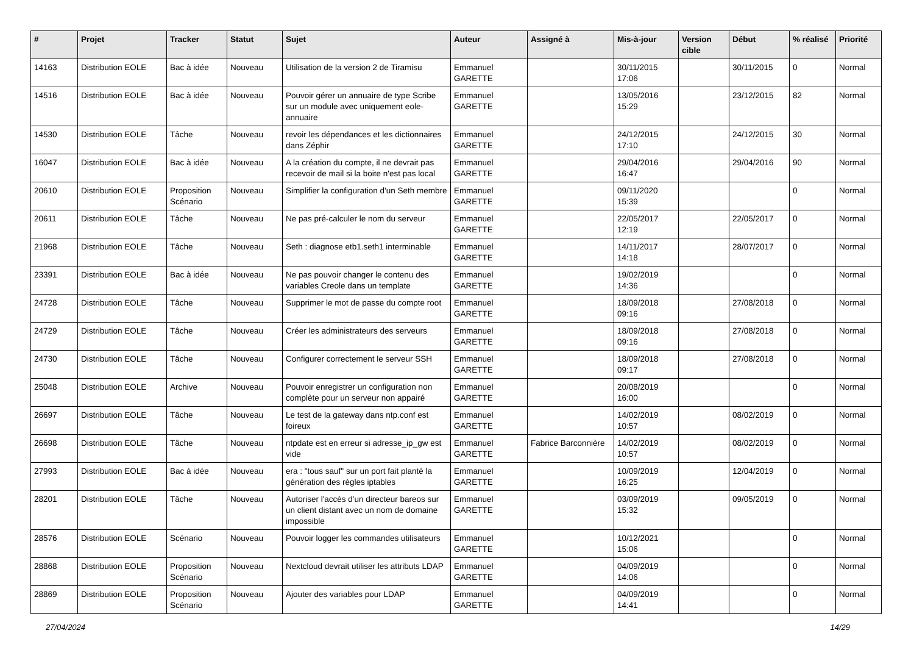| # | Projet | Tracker | Statut | Sujet | Auteur | Assigné à | Mis-à-jour | Version cible | Début | % réalisé | Priorité |
| --- | --- | --- | --- | --- | --- | --- | --- | --- | --- | --- | --- |
| 14163 | Distribution EOLE | Bac à idée | Nouveau | Utilisation de la version 2 de Tiramisu | Emmanuel GARETTE | | 30/11/2015 17:06 | | 30/11/2015 | 0 | Normal |
| 14516 | Distribution EOLE | Bac à idée | Nouveau | Pouvoir gérer un annuaire de type Scribe sur un module avec uniquement eole-annuaire | Emmanuel GARETTE | | 13/05/2016 15:29 | | 23/12/2015 | 82 | Normal |
| 14530 | Distribution EOLE | Tâche | Nouveau | revoir les dépendances et les dictionnaires dans Zéphir | Emmanuel GARETTE | | 24/12/2015 17:10 | | 24/12/2015 | 30 | Normal |
| 16047 | Distribution EOLE | Bac à idée | Nouveau | A la création du compte, il ne devrait pas recevoir de mail si la boite n'est pas local | Emmanuel GARETTE | | 29/04/2016 16:47 | | 29/04/2016 | 90 | Normal |
| 20610 | Distribution EOLE | Proposition Scénario | Nouveau | Simplifier la configuration d'un Seth membre | Emmanuel GARETTE | | 09/11/2020 15:39 | | | 0 | Normal |
| 20611 | Distribution EOLE | Tâche | Nouveau | Ne pas pré-calculer le nom du serveur | Emmanuel GARETTE | | 22/05/2017 12:19 | | 22/05/2017 | 0 | Normal |
| 21968 | Distribution EOLE | Tâche | Nouveau | Seth : diagnose etb1.seth1 interminable | Emmanuel GARETTE | | 14/11/2017 14:18 | | 28/07/2017 | 0 | Normal |
| 23391 | Distribution EOLE | Bac à idée | Nouveau | Ne pas pouvoir changer le contenu des variables Creole dans un template | Emmanuel GARETTE | | 19/02/2019 14:36 | | | 0 | Normal |
| 24728 | Distribution EOLE | Tâche | Nouveau | Supprimer le mot de passe du compte root | Emmanuel GARETTE | | 18/09/2018 09:16 | | 27/08/2018 | 0 | Normal |
| 24729 | Distribution EOLE | Tâche | Nouveau | Créer les administrateurs des serveurs | Emmanuel GARETTE | | 18/09/2018 09:16 | | 27/08/2018 | 0 | Normal |
| 24730 | Distribution EOLE | Tâche | Nouveau | Configurer correctement le serveur SSH | Emmanuel GARETTE | | 18/09/2018 09:17 | | 27/08/2018 | 0 | Normal |
| 25048 | Distribution EOLE | Archive | Nouveau | Pouvoir enregistrer un configuration non complète pour un serveur non appairé | Emmanuel GARETTE | | 20/08/2019 16:00 | | | 0 | Normal |
| 26697 | Distribution EOLE | Tâche | Nouveau | Le test de la gateway dans ntp.conf est foireux | Emmanuel GARETTE | | 14/02/2019 10:57 | | 08/02/2019 | 0 | Normal |
| 26698 | Distribution EOLE | Tâche | Nouveau | ntpdate est en erreur si adresse_ip_gw est vide | Emmanuel GARETTE | Fabrice Barconnière | 14/02/2019 10:57 | | 08/02/2019 | 0 | Normal |
| 27993 | Distribution EOLE | Bac à idée | Nouveau | era : "tous sauf" sur un port fait planté la génération des règles iptables | Emmanuel GARETTE | | 10/09/2019 16:25 | | 12/04/2019 | 0 | Normal |
| 28201 | Distribution EOLE | Tâche | Nouveau | Autoriser l'accès d'un directeur bareos sur un client distant avec un nom de domaine impossible | Emmanuel GARETTE | | 03/09/2019 15:32 | | 09/05/2019 | 0 | Normal |
| 28576 | Distribution EOLE | Scénario | Nouveau | Pouvoir logger les commandes utilisateurs | Emmanuel GARETTE | | 10/12/2021 15:06 | | | 0 | Normal |
| 28868 | Distribution EOLE | Proposition Scénario | Nouveau | Nextcloud devrait utiliser les attributs LDAP | Emmanuel GARETTE | | 04/09/2019 14:06 | | | 0 | Normal |
| 28869 | Distribution EOLE | Proposition Scénario | Nouveau | Ajouter des variables pour LDAP | Emmanuel GARETTE | | 04/09/2019 14:41 | | | 0 | Normal |
27/04/2024 14/29